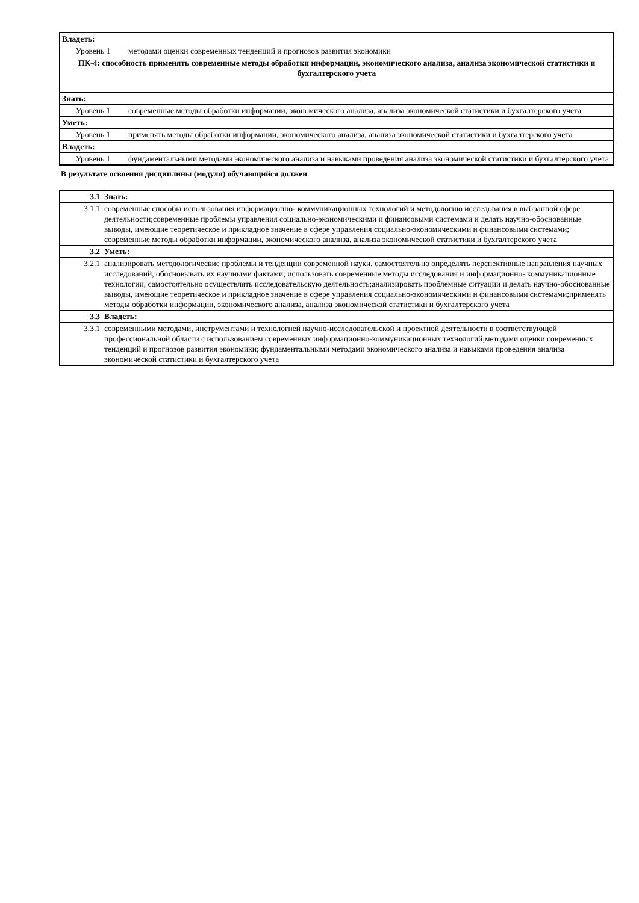| Владеть: | |
| Уровень 1 | методами оценки современных тенденций и прогнозов развития экономики |
| ПК-4: способность применять современные методы обработки информации, экономического анализа, анализа экономической статистики и бухгалтерского учета | |
| Знать: | |
| Уровень 1 | современные методы обработки информации, экономического анализа, анализа экономической статистики и бухгалтерского учета |
| Уметь: | |
| Уровень 1 | применять методы обработки информации, экономического анализа, анализа экономической статистики и бухгалтерского учета |
| Владеть: | |
| Уровень 1 | фундаментальными методами экономического анализа и навыками проведения анализа экономической статистики и бухгалтерского учета |
В результате освоения дисциплины (модуля) обучающийся должен
| 3.1 | Знать: |
| 3.1.1 | современные способы использования информационно- коммуникационных технологий и методологию исследования в выбранной сфере деятельности;современные проблемы управления социально-экономическими и финансовыми системами и делать научно-обоснованные выводы, имеющие теоретическое и прикладное значение в сфере управления социально-экономическими и финансовыми системами; современные методы обработки информации, экономического анализа, анализа экономической статистики и бухгалтерского учета |
| 3.2 | Уметь: |
| 3.2.1 | анализировать методологические проблемы и тенденции современной науки, самостоятельно определять перспективные направления научных исследований, обосновывать их научными фактами; использовать современные методы исследования и информационно- коммуникационные технологии, самостоятельно осуществлять исследовательскую деятельность;анализировать проблемные ситуации и делать научно-обоснованные выводы, имеющие теоретическое и прикладное значение в сфере управления социально-экономическими и финансовыми системами;применять методы обработки информации, экономического анализа, анализа экономической статистики и бухгалтерского учета |
| 3.3 | Владеть: |
| 3.3.1 | современными методами, инструментами и технологией научно-исследовательской и проектной деятельности в соответствующей профессиональной области с использованием современных информационно-коммуникационных технологий;методами оценки современных тенденций и прогнозов развития экономики; фундаментальными методами экономического анализа и навыками проведения анализа экономической статистики и бухгалтерского учета |